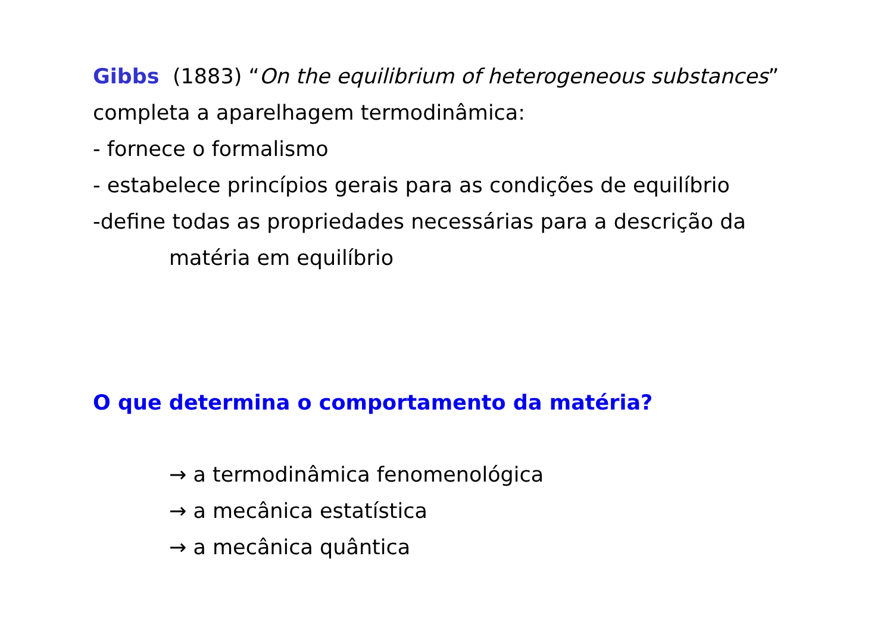Gibbs (1883) “On the equilibrium of heterogeneous substances”
completa a aparelhagem termodinâmica:
- fornece o formalismo
- estabelece princípios gerais para as condições de equilíbrio
-define todas as propriedades necessárias para a descrição da
matéria em equilíbrio
O que determina o comportamento da matéria?
→ a termodinâmica fenomenológica
→ a mecânica estatística
→ a mecânica quântica